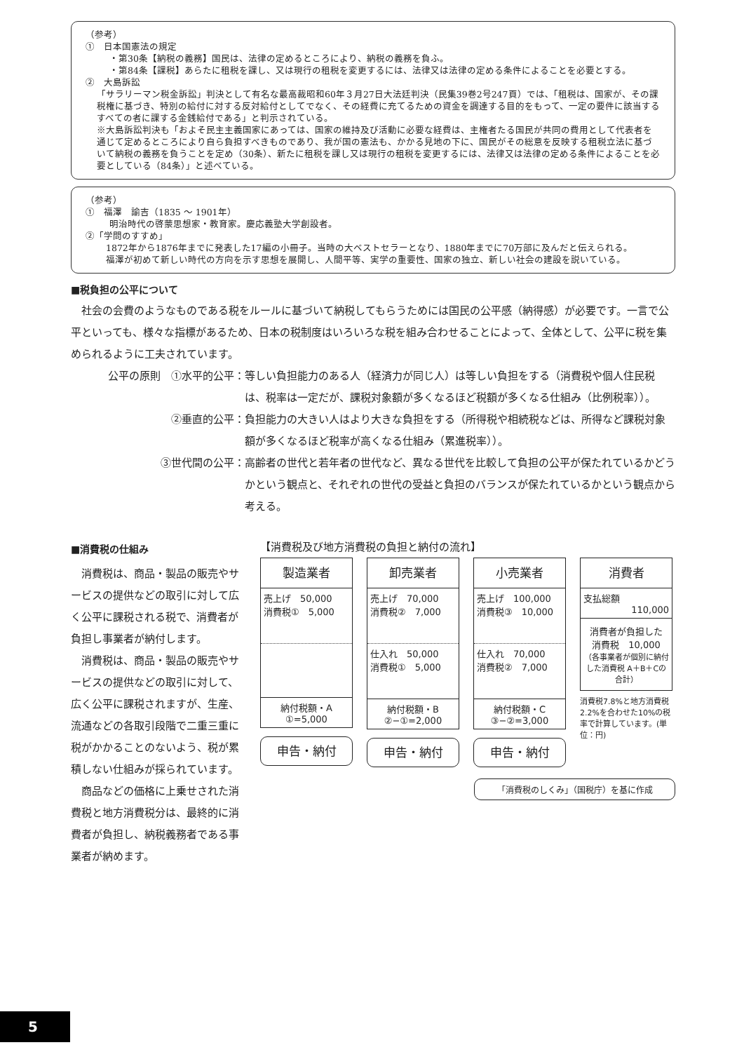（参考）
①　日本国憲法の規定
・第30条【納税の義務】国民は、法律の定めるところにより、納税の義務を負ふ。
・第84条【課税】あらたに租税を課し、又は現行の租税を変更するには、法律又は法律の定める条件によることを必要とする。
②　大島訴訟
「サラリーマン税金訴訟」判決として有名な最高裁昭和60年３月27日大法廷判決（民集39巻2号247頁）では､「租税は、国家が、その課税権に基づき、特別の給付に対する反対給付としてでなく、その経費に充てるための資金を調達する目的をもって、一定の要件に該当するすべての者に課する金銭給付である」と判示されている。
※大島訴訟判決も「およそ民主主義国家にあっては、国家の維持及び活動に必要な経費は、主権者たる国民が共同の費用として代表者を通じて定めるところにより自ら負担すべきものであり、我が国の憲法も、かかる見地の下に、国民がその総意を反映する租税立法に基づいて納税の義務を負うことを定め（30条）、新たに租税を課し又は現行の租税を変更するには、法律又は法律の定める条件によることを必要としている（84条）」と述べている。
（参考）
①　福澤　諭吉（1835 ～ 1901年）
明治時代の啓蒙思想家・教育家。慶応義塾大学創設者。
②「学問のすすめ」
　1872年から1876年までに発表した17編の小冊子。当時の大ベストセラーとなり、1880年までに70万部に及んだと伝えられる。
　福澤が初めて新しい時代の方向を示す思想を展開し、人間平等、実学の重要性、国家の独立、新しい社会の建設を説いている。
■税負担の公平について
社会の会費のようなものである税をルールに基づいて納税してもらうためには国民の公平感（納得感）が必要です。一言で公平といっても、様々な指標があるため、日本の税制度はいろいろな税を組み合わせることによって、全体として、公平に税を集められるように工夫されています。
公平の原則　①水平的公平： 等しい負担能力のある人（経済力が同じ人）は等しい負担をする（消費税や個人住民税は、税率は一定だが、課税対象額が多くなるほど税額が多くなる仕組み（比例税率））。
②垂直的公平： 負担能力の大きい人はより大きな負担をする（所得税や相続税などは、所得など課税対象額が多くなるほど税率が高くなる仕組み（累進税率））。
③世代間の公平： 高齢者の世代と若年者の世代など、異なる世代を比較して負担の公平が保たれているかどうかという観点と、それぞれの世代の受益と負担のバランスが保たれているかという観点から考える。
■消費税の仕組み
消費税は、商品・製品の販売やサービスの提供などの取引に対して広く公平に課税される税で、消費者が負担し事業者が納付します。
消費税は、商品・製品の販売やサービスの提供などの取引に対して、広く公平に課税されますが、生産、流通などの各取引段階で二重三重に税がかかることのないよう、税が累積しない仕組みが採られています。
商品などの価格に上乗せされた消費税と地方消費税分は、最終的に消費者が負担し、納税義務者である事業者が納めます。
【消費税及び地方消費税の負担と納付の流れ】
製造業者
売上げ　50,000
消費税①　5,000
納付税額・A
①=5,000
申告・納付
卸売業者
売上げ　70,000
消費税②　7,000
仕入れ　50,000
消費税①　5,000
納付税額・B
②−①=2,000
申告・納付
小売業者
売上げ　100,000
消費税③　10,000
仕入れ　70,000
消費税②　7,000
納付税額・C
③−②=3,000
申告・納付
消費者
支払総額
110,000
消費者が負担した
消費税　10,000
（各事業者が個別に納付した消費税 A＋B＋Cの合計）
消費税7.8%と地方消費税2.2%を合わせた10%の税率で計算しています。(単位：円)
「消費税のしくみ」（国税庁）を基に作成
5